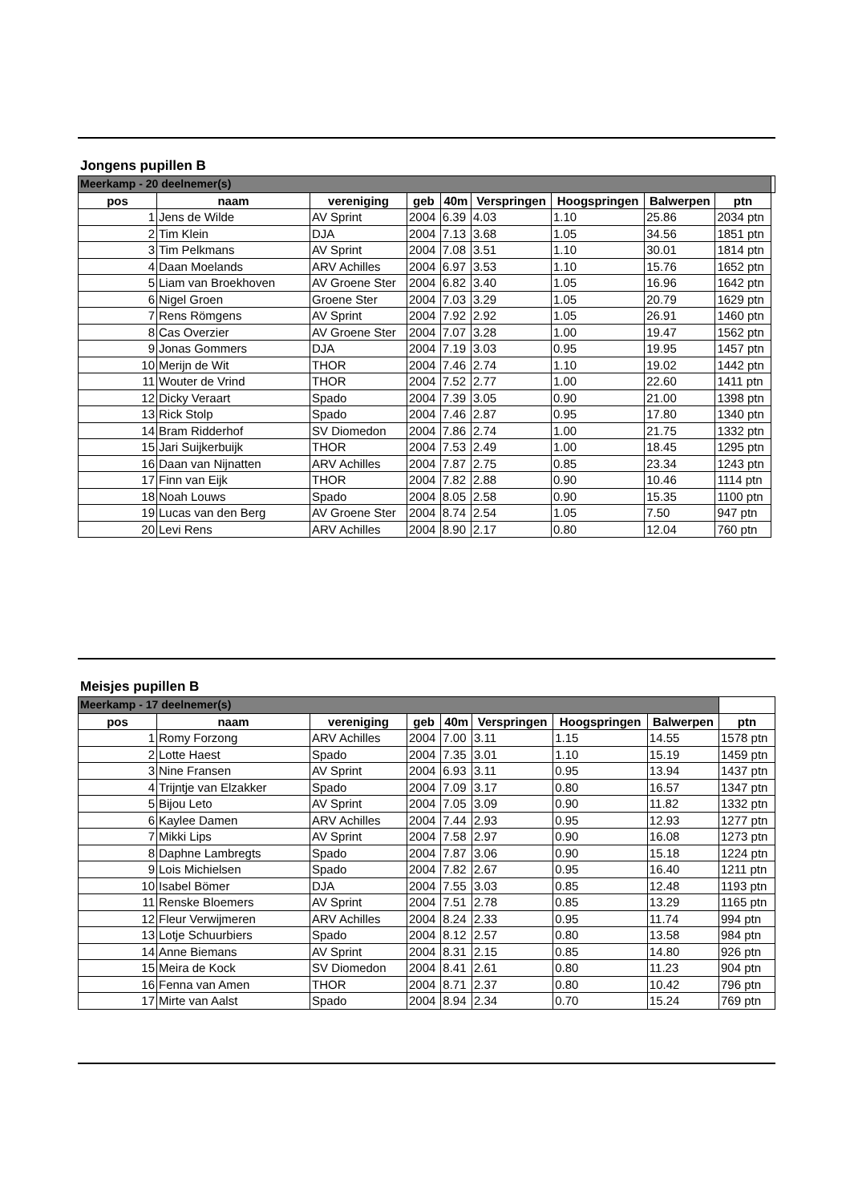Jongens pupillen B
| Meerkamp - 20 deelnemer(s) | | | | | | | | | |
| pos | naam | vereniging | geb | 40m | Verspringen | Hoogspringen | Balwerpen | ptn | |
| 1 | Jens de Wilde | AV Sprint | 2004 | 6.39 | 4.03 | 1.10 | 25.86 | 2034 ptn | |
| 2 | Tim Klein | DJA | 2004 | 7.13 | 3.68 | 1.05 | 34.56 | 1851 ptn | |
| 3 | Tim Pelkmans | AV Sprint | 2004 | 7.08 | 3.51 | 1.10 | 30.01 | 1814 ptn | |
| 4 | Daan Moelands | ARV Achilles | 2004 | 6.97 | 3.53 | 1.10 | 15.76 | 1652 ptn | |
| 5 | Liam van Broekhoven | AV Groene Ster | 2004 | 6.82 | 3.40 | 1.05 | 16.96 | 1642 ptn | |
| 6 | Nigel Groen | Groene Ster | 2004 | 7.03 | 3.29 | 1.05 | 20.79 | 1629 ptn | |
| 7 | Rens Römgens | AV Sprint | 2004 | 7.92 | 2.92 | 1.05 | 26.91 | 1460 ptn | |
| 8 | Cas Overzier | AV Groene Ster | 2004 | 7.07 | 3.28 | 1.00 | 19.47 | 1562 ptn | |
| 9 | Jonas Gommers | DJA | 2004 | 7.19 | 3.03 | 0.95 | 19.95 | 1457 ptn | |
| 10 | Merijn de Wit | THOR | 2004 | 7.46 | 2.74 | 1.10 | 19.02 | 1442 ptn | |
| 11 | Wouter de Vrind | THOR | 2004 | 7.52 | 2.77 | 1.00 | 22.60 | 1411 ptn | |
| 12 | Dicky Veraart | Spado | 2004 | 7.39 | 3.05 | 0.90 | 21.00 | 1398 ptn | |
| 13 | Rick Stolp | Spado | 2004 | 7.46 | 2.87 | 0.95 | 17.80 | 1340 ptn | |
| 14 | Bram Ridderhof | SV Diomedon | 2004 | 7.86 | 2.74 | 1.00 | 21.75 | 1332 ptn | |
| 15 | Jari Suijkerbuijk | THOR | 2004 | 7.53 | 2.49 | 1.00 | 18.45 | 1295 ptn | |
| 16 | Daan van Nijnatten | ARV Achilles | 2004 | 7.87 | 2.75 | 0.85 | 23.34 | 1243 ptn | |
| 17 | Finn van Eijk | THOR | 2004 | 7.82 | 2.88 | 0.90 | 10.46 | 1114 ptn | |
| 18 | Noah Louws | Spado | 2004 | 8.05 | 2.58 | 0.90 | 15.35 | 1100 ptn | |
| 19 | Lucas van den Berg | AV Groene Ster | 2004 | 8.74 | 2.54 | 1.05 | 7.50 | 947 ptn | |
| 20 | Levi Rens | ARV Achilles | 2004 | 8.90 | 2.17 | 0.80 | 12.04 | 760 ptn | |
Meisjes pupillen B
| Meerkamp - 17 deelnemer(s) | | | | | | | | |
| pos | naam | vereniging | geb | 40m | Verspringen | Hoogspringen | Balwerpen | ptn |
| 1 | Romy Forzong | ARV Achilles | 2004 | 7.00 | 3.11 | 1.15 | 14.55 | 1578 ptn |
| 2 | Lotte Haest | Spado | 2004 | 7.35 | 3.01 | 1.10 | 15.19 | 1459 ptn |
| 3 | Nine Fransen | AV Sprint | 2004 | 6.93 | 3.11 | 0.95 | 13.94 | 1437 ptn |
| 4 | Trijntje van Elzakker | Spado | 2004 | 7.09 | 3.17 | 0.80 | 16.57 | 1347 ptn |
| 5 | Bijou Leto | AV Sprint | 2004 | 7.05 | 3.09 | 0.90 | 11.82 | 1332 ptn |
| 6 | Kaylee Damen | ARV Achilles | 2004 | 7.44 | 2.93 | 0.95 | 12.93 | 1277 ptn |
| 7 | Mikki Lips | AV Sprint | 2004 | 7.58 | 2.97 | 0.90 | 16.08 | 1273 ptn |
| 8 | Daphne Lambregts | Spado | 2004 | 7.87 | 3.06 | 0.90 | 15.18 | 1224 ptn |
| 9 | Lois Michielsen | Spado | 2004 | 7.82 | 2.67 | 0.95 | 16.40 | 1211 ptn |
| 10 | Isabel Bömer | DJA | 2004 | 7.55 | 3.03 | 0.85 | 12.48 | 1193 ptn |
| 11 | Renske Bloemers | AV Sprint | 2004 | 7.51 | 2.78 | 0.85 | 13.29 | 1165 ptn |
| 12 | Fleur Verwijmeren | ARV Achilles | 2004 | 8.24 | 2.33 | 0.95 | 11.74 | 994 ptn |
| 13 | Lotje Schuurbiers | Spado | 2004 | 8.12 | 2.57 | 0.80 | 13.58 | 984 ptn |
| 14 | Anne Biemans | AV Sprint | 2004 | 8.31 | 2.15 | 0.85 | 14.80 | 926 ptn |
| 15 | Meira de Kock | SV Diomedon | 2004 | 8.41 | 2.61 | 0.80 | 11.23 | 904 ptn |
| 16 | Fenna van Amen | THOR | 2004 | 8.71 | 2.37 | 0.80 | 10.42 | 796 ptn |
| 17 | Mirte van Aalst | Spado | 2004 | 8.94 | 2.34 | 0.70 | 15.24 | 769 ptn |